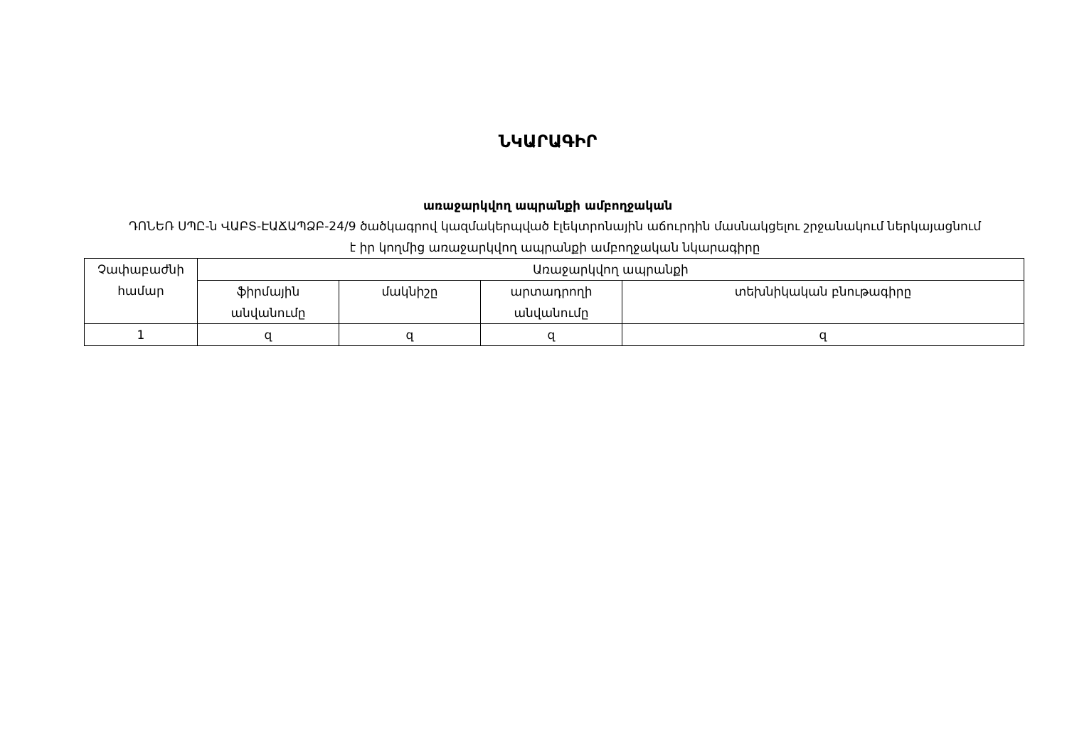ՆԿԱՐԱԳԻՐ
առաջարկվող ապրանքի ամբողջական
ԴՈՆԵՌ ՍՊԸ-ն ՎԱԲՏ-ԷԱՃԱՊՁԲ-24/9 ծածկագրով կազմակերպված էլեկտրոնային աճուրդին մասնակցելու շրջանակում ներկայացնում է իր կողմից առաջարկվող ապրանքի ամբողջական նկարագիրը
| Չափաբաժնի համար | Առաջարկվող ապրանքի | | | |
| --- | --- | --- | --- | --- |
| | ֆիրմային անվանումը | մակնիշը | արտադրողի անվանումը | տեխնիկական բնութագիրը |
| 1 | զ | զ | զ | զ |